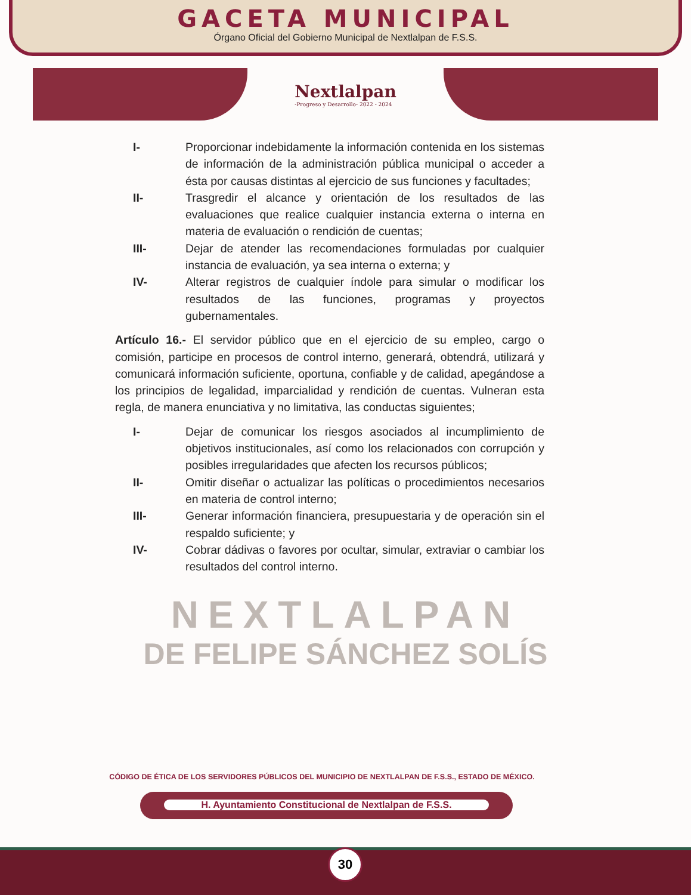GACETA MUNICIPAL
Órgano Oficial del Gobierno Municipal de Nextlalpan de F.S.S.
Nextlalpan
-Progreso y Desarrollo- 2022 - 2024
I- Proporcionar indebidamente la información contenida en los sistemas de información de la administración pública municipal o acceder a ésta por causas distintas al ejercicio de sus funciones y facultades;
II- Trasgredir el alcance y orientación de los resultados de las evaluaciones que realice cualquier instancia externa o interna en materia de evaluación o rendición de cuentas;
III- Dejar de atender las recomendaciones formuladas por cualquier instancia de evaluación, ya sea interna o externa; y
IV- Alterar registros de cualquier índole para simular o modificar los resultados de las funciones, programas y proyectos gubernamentales.
Artículo 16.- El servidor público que en el ejercicio de su empleo, cargo o comisión, participe en procesos de control interno, generará, obtendrá, utilizará y comunicará información suficiente, oportuna, confiable y de calidad, apegándose a los principios de legalidad, imparcialidad y rendición de cuentas. Vulneran esta regla, de manera enunciativa y no limitativa, las conductas siguientes;
I- Dejar de comunicar los riesgos asociados al incumplimiento de objetivos institucionales, así como los relacionados con corrupción y posibles irregularidades que afecten los recursos públicos;
II- Omitir diseñar o actualizar las políticas o procedimientos necesarios en materia de control interno;
III- Generar información financiera, presupuestaria y de operación sin el respaldo suficiente; y
IV- Cobrar dádivas o favores por ocultar, simular, extraviar o cambiar los resultados del control interno.
NEXTLALPAN
DE FELIPE SÁNCHEZ SOLÍS
CÓDIGO DE ÉTICA DE LOS SERVIDORES PÚBLICOS DEL MUNICIPIO DE NEXTLALPAN DE F.S.S., ESTADO DE MÉXICO.
H. Ayuntamiento Constitucional de Nextlalpan de F.S.S.
30